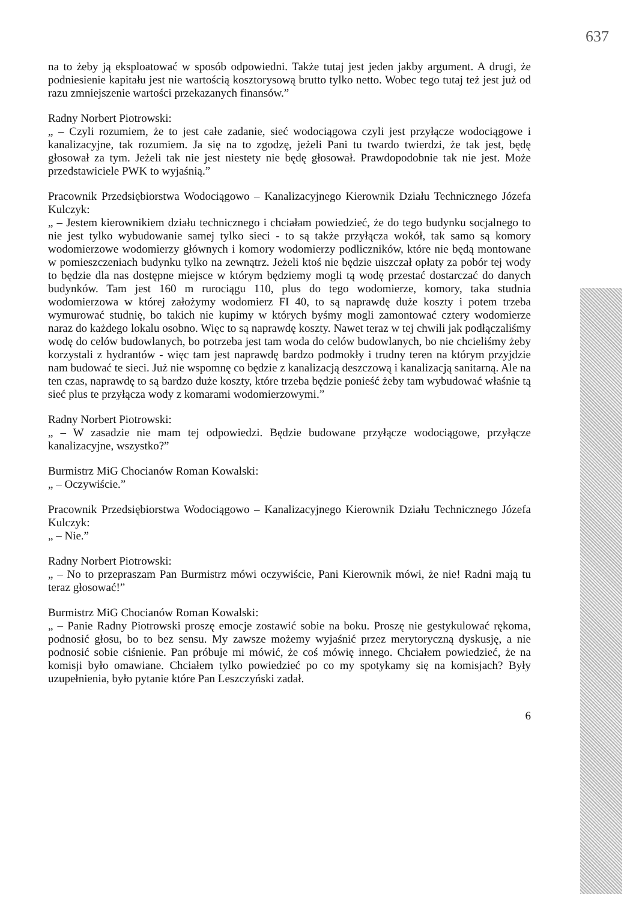637
na to żeby ją eksploatować w sposób odpowiedni. Także tutaj jest jeden jakby argument. A drugi, że podniesienie kapitału jest nie wartością kosztorysową brutto tylko netto. Wobec tego tutaj też jest już od razu zmniejszenie wartości przekazanych finansów.”
Radny Norbert Piotrowski:
„ – Czyli rozumiem, że to jest całe zadanie, sieć wodociągowa czyli jest przyłącze wodociągowe i kanalizacyjne, tak rozumiem. Ja się na to zgodzę, jeżeli Pani tu twardo twierdzi, że tak jest, będę głosował za tym. Jeżeli tak nie jest niestety nie będę głosował. Prawdopodobnie tak nie jest. Może przedstawiciele PWK to wyjaśnią.”
Pracownik Przedsiębiorstwa Wodociągowo – Kanalizacyjnego Kierownik Działu Technicznego Józefa Kulczyk:
„ – Jestem kierownikiem działu technicznego i chciałam powiedzieć, że do tego budynku socjalnego to nie jest tylko wybudowanie samej tylko sieci - to są także przyłącza wokół, tak samo są komory wodomierzowe wodomierzy głównych i komory wodomierzy podliczników, które nie będą montowane w pomieszczeniach budynku tylko na zewnątrz. Jeżeli ktoś nie będzie uiszczał opłaty za pobór tej wody to będzie dla nas dostępne miejsce w którym będziemy mogli tą wodę przestać dostarczać do danych budynków. Tam jest 160 m rurociągu 110, plus do tego wodomierze, komory, taka studnia wodomierzowa w której założymy wodomierz FI 40, to są naprawdę duże koszty i potem trzeba wymurować studnię, bo takich nie kupimy w których byśmy mogli zamontować cztery wodomierze naraz do każdego lokalu osobno. Więc to są naprawdę koszty. Nawet teraz w tej chwili jak podłączaliśmy wodę do celów budowlanych, bo potrzeba jest tam woda do celów budowlanych, bo nie chcieliśmy żeby korzystali z hydrantów - więc tam jest naprawdę bardzo podmokły i trudny teren na którym przyjdzie nam budować te sieci. Już nie wspomnę co będzie z kanalizacją deszczową i kanalizacją sanitarną. Ale na ten czas, naprawdę to są bardzo duże koszty, które trzeba będzie ponieść żeby tam wybudować właśnie tą sieć plus te przyłącza wody z komarami wodomierzowymi.”
Radny Norbert Piotrowski:
„ – W zasadzie nie mam tej odpowiedzi. Będzie budowane przyłącze wodociągowe, przyłącze kanalizacyjne, wszystko?”
Burmistrz MiG Chocianów Roman Kowalski:
„ – Oczywiście.”
Pracownik Przedsiębiorstwa Wodociągowo – Kanalizacyjnego Kierownik Działu Technicznego Józefa Kulczyk:
„ – Nie.”
Radny Norbert Piotrowski:
„ – No to przepraszam Pan Burmistrz mówi oczywiście, Pani Kierownik mówi, że nie! Radni mają tu teraz głosować!”
Burmistrz MiG Chocianów Roman Kowalski:
„ – Panie Radny Piotrowski proszę emocje zostawić sobie na boku. Proszę nie gestykulować rękoma, podnosić głosu, bo to bez sensu. My zawsze możemy wyjaśnić przez merytoryczną dyskusję, a nie podnosić sobie ciśnienie. Pan próbuje mi mówić, że coś mówię innego. Chciałem powiedzieć, że na komisji było omawiane. Chciałem tylko powiedzieć po co my spotykamy się na komisjach? Były uzupełnienia, było pytanie które Pan Leszczyński zadał.
6